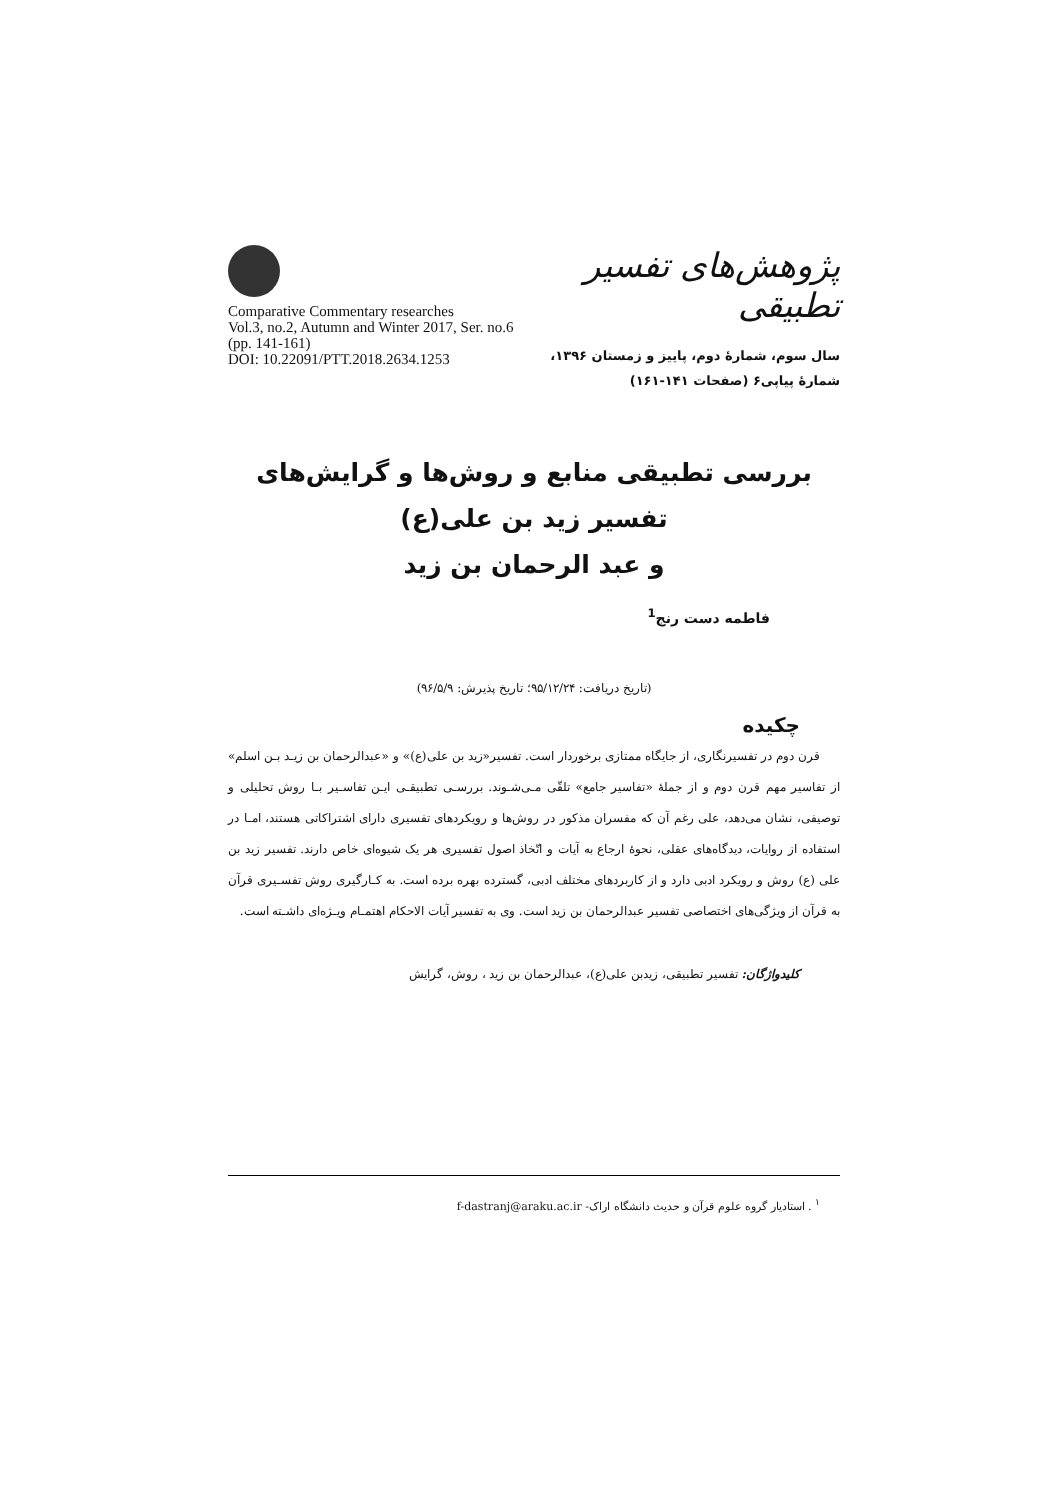Comparative Commentary researches
Vol.3, no.2, Autumn and Winter 2017, Ser. no.6
(pp. 141-161)
DOI: 10.22091/PTT.2018.2634.1253
پژوهش‌های تفسیر تطبیقی
سال سوم، شمارۀ دوم، پاییز و زمستان ۱۳۹۶،
شمارۀ پیاپی۶ (صفحات ۱۴۱-۱۶۱)
بررسی تطبیقی منابع و روش‌ها و گرایش‌های تفسیر زید بن علی(ع)
و عبد الرحمان بن زید
فاطمه دست رنج<sup>1</sup>
(تاریخ دریافت: ۹۵/۱۲/۲۴؛ تاریخ پذیرش: ۹۶/۵/۹)
چکیده
قرن دوم در تفسیرنگاری، از جایگاه ممتازی برخوردار است. تفسیر«زید بن علی(ع)» و «عبدالرحمان بن زیـد بـن اسلم» از تفاسیر مهم قرن دوم و از جملۀ «تفاسیر جامع» تلقّی مـی‌شـوند. بررسـی تطبیقـی ایـن تفاسـیر بـا روش تحلیلی و توصیفی، نشان می‌دهد، علی رغم آن که مفسران مذکور در روش‌ها و رویکردهای تفسیری دارای اشتراکاتی هستند، امـا در استفاده از روایات، دیدگاه‌های عقلی، نحوۀ ارجاع به آیات و اتّخاذ اصول تفسیری هر یک شیوه‌ای خاص دارند. تفسیر زید بن علی (ع) روش و رویکرد ادبی دارد و از کاربردهای مختلف ادبی، گسترده بهره برده است. به کـارگیری روش تفسـیری قرآن به قرآن از ویژگی‌های اختصاصی تفسیر عبدالرحمان بن زید است. وی به تفسیر آیات الاحکام اهتمـام ویـژه‌ای داشـته است.
کلیدواژگان: تفسیر تطبیقی، زیدبن علی(ع)، عبدالرحمان بن زید ، روش، گرایش
<sup>۱</sup> . استادیار گروه علوم قرآن و حدیث دانشگاه اراک- f-dastranj@araku.ac.ir